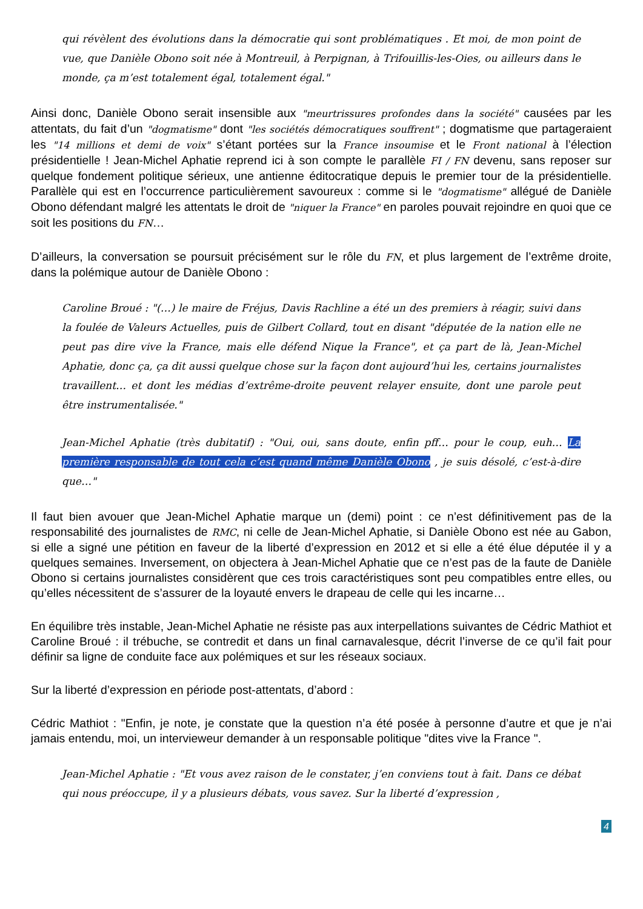qui révèlent des évolutions dans la démocratie qui sont problématiques . Et moi, de mon point de vue, que Danièle Obono soit née à Montreuil, à Perpignan, à Trifouillis-les-Oies, ou ailleurs dans le monde, ça m’est totalement égal, totalement égal."
Ainsi donc, Danièle Obono serait insensible aux "meurtrissures profondes dans la société" causées par les attentats, du fait d’un "dogmatisme" dont "les sociétés démocratiques souffrent" ; dogmatisme que partageraient les "14 millions et demi de voix" s’étant portées sur la France insoumise et le Front national à l’élection présidentielle ! Jean-Michel Aphatie reprend ici à son compte le parallèle FI / FN devenu, sans reposer sur quelque fondement politique sérieux, une antienne éditocratique depuis le premier tour de la présidentielle. Parallèle qui est en l’occurrence particulièrement savoureux : comme si le "dogmatisme" allégué de Danièle Obono défendant malgré les attentats le droit de "niquer la France" en paroles pouvait rejoindre en quoi que ce soit les positions du FN…
D’ailleurs, la conversation se poursuit précisément sur le rôle du FN, et plus largement de l’extrême droite, dans la polémique autour de Danièle Obono :
Caroline Broué : "(…) le maire de Fréjus, Davis Rachline a été un des premiers à réagir, suivi dans la foulée de Valeurs Actuelles, puis de Gilbert Collard, tout en disant "députée de la nation elle ne peut pas dire vive la France, mais elle défend Nique la France", et ça part de là, Jean-Michel Aphatie, donc ça, ça dit aussi quelque chose sur la façon dont aujourd’hui les, certains journalistes travaillent… et dont les médias d’extrême-droite peuvent relayer ensuite, dont une parole peut être instrumentalisée."
Jean-Michel Aphatie (très dubitatif) : "Oui, oui, sans doute, enfin pff… pour le coup, euh… La première responsable de tout cela c’est quand même Danièle Obono , je suis désolé, c’est-à-dire que…"
Il faut bien avouer que Jean-Michel Aphatie marque un (demi) point : ce n’est définitivement pas de la responsabilité des journalistes de RMC, ni celle de Jean-Michel Aphatie, si Danièle Obono est née au Gabon, si elle a signé une pétition en faveur de la liberté d’expression en 2012 et si elle a été élue députée il y a quelques semaines. Inversement, on objectera à Jean-Michel Aphatie que ce n’est pas de la faute de Danièle Obono si certains journalistes considèrent que ces trois caractéristiques sont peu compatibles entre elles, ou qu’elles nécessitent de s’assurer de la loyauté envers le drapeau de celle qui les incarne…
En équilibre très instable, Jean-Michel Aphatie ne résiste pas aux interpellations suivantes de Cédric Mathiot et Caroline Broué : il trébuche, se contredit et dans un final carnavalesque, décrit l’inverse de ce qu’il fait pour définir sa ligne de conduite face aux polémiques et sur les réseaux sociaux.
Sur la liberté d’expression en période post-attentats, d’abord :
Cédric Mathiot : "Enfin, je note, je constate que la question n’a été posée à personne d’autre et que je n’ai jamais entendu, moi, un intervieweur demander à un responsable politique "dites vive la France ".
Jean-Michel Aphatie : "Et vous avez raison de le constater, j’en conviens tout à fait. Dans ce débat qui nous préoccupe, il y a plusieurs débats, vous savez. Sur la liberté d’expression ,
4